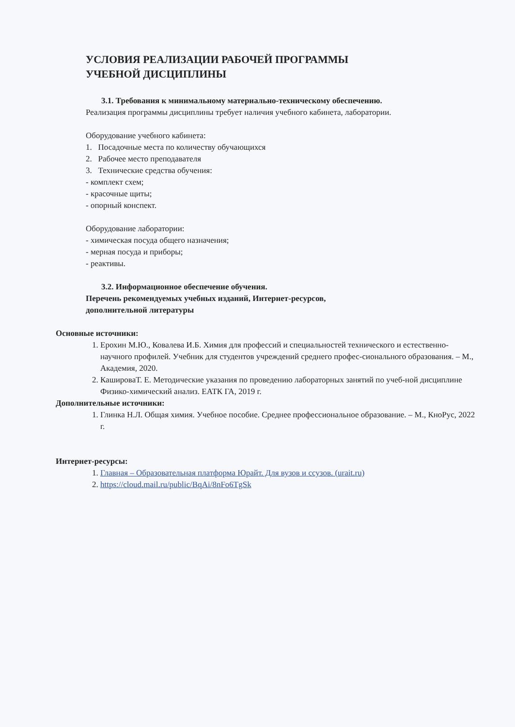УСЛОВИЯ РЕАЛИЗАЦИИ РАБОЧЕЙ ПРОГРАММЫ
УЧЕБНОЙ ДИСЦИПЛИНЫ
3.1. Требования к минимальному материально-техническому обеспечению.
Реализация программы дисциплины требует наличия учебного кабинета, лаборатории.
Оборудование учебного кабинета:
1. Посадочные места по количеству обучающихся
2. Рабочее место преподавателя
3. Технические средства обучения:
- комплект схем;
- красочные щиты;
- опорный конспект.
Оборудование лаборатории:
- химическая посуда общего назначения;
- мерная посуда и приборы;
- реактивы.
3.2. Информационное обеспечение обучения.
Перечень рекомендуемых учебных изданий, Интернет-ресурсов,
дополнительной литературы
Основные источники:
1. Ерохин М.Ю., Ковалева И.Б. Химия для профессий и специальностей технического и естественно-научного профилей. Учебник для студентов учреждений среднего профес-сионального образования. – М., Академия, 2020.
2. КашироваТ. Е. Методические указания по проведению лабораторных занятий по учеб-ной дисциплине Физико-химический анализ. ЕАТК ГА, 2019 г.
Дополнительные источники:
1. Глинка Н.Л. Общая химия. Учебное пособие. Среднее профессиональное образование. – М., КноРус, 2022 г.
Интернет-ресурсы:
1. Главная – Образовательная платформа Юрайт. Для вузов и ссузов. (urait.ru)
2. https://cloud.mail.ru/public/BqAi/8nFo6TgSk